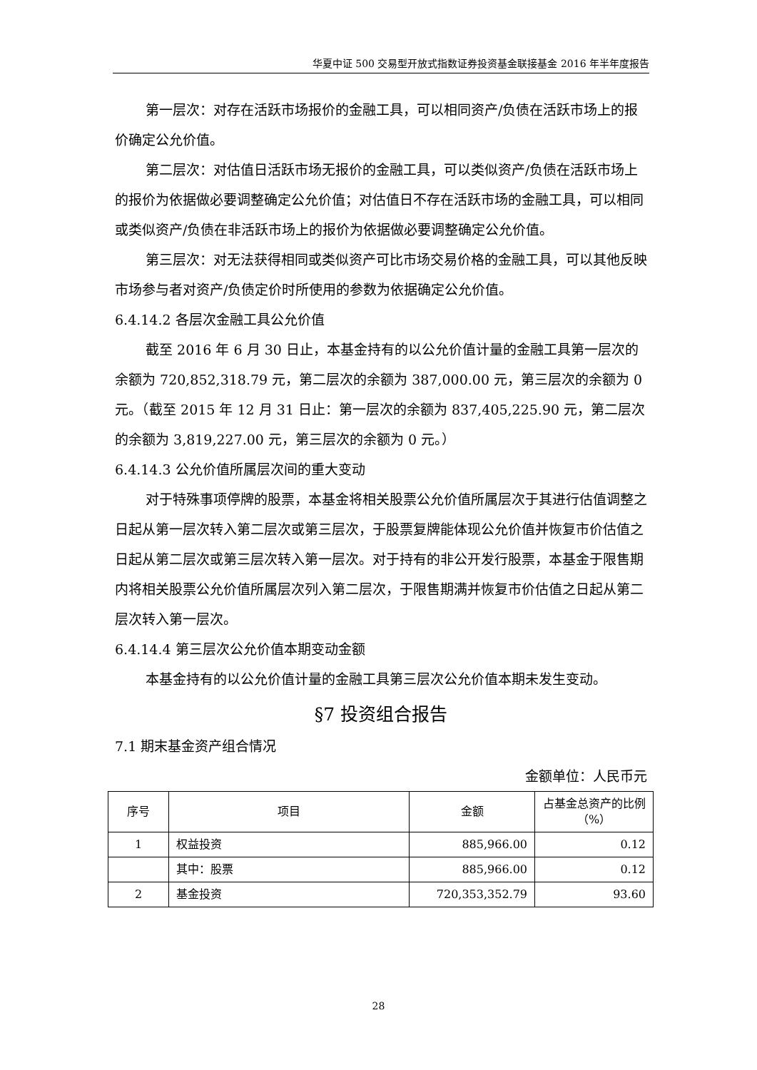华夏中证 500 交易型开放式指数证券投资基金联接基金 2016 年半年度报告
第一层次：对存在活跃市场报价的金融工具，可以相同资产/负债在活跃市场上的报价确定公允价值。
第二层次：对估值日活跃市场无报价的金融工具，可以类似资产/负债在活跃市场上的报价为依据做必要调整确定公允价值；对估值日不存在活跃市场的金融工具，可以相同或类似资产/负债在非活跃市场上的报价为依据做必要调整确定公允价值。
第三层次：对无法获得相同或类似资产可比市场交易价格的金融工具，可以其他反映市场参与者对资产/负债定价时所使用的参数为依据确定公允价值。
6.4.14.2 各层次金融工具公允价值
截至 2016 年 6 月 30 日止，本基金持有的以公允价值计量的金融工具第一层次的余额为 720,852,318.79 元，第二层次的余额为 387,000.00 元，第三层次的余额为 0 元。（截至 2015 年 12 月 31 日止：第一层次的余额为 837,405,225.90 元，第二层次的余额为 3,819,227.00 元，第三层次的余额为 0 元。）
6.4.14.3 公允价值所属层次间的重大变动
对于特殊事项停牌的股票，本基金将相关股票公允价值所属层次于其进行估值调整之日起从第一层次转入第二层次或第三层次，于股票复牌能体现公允价值并恢复市价估值之日起从第二层次或第三层次转入第一层次。对于持有的非公开发行股票，本基金于限售期内将相关股票公允价值所属层次列入第二层次，于限售期满并恢复市价估值之日起从第二层次转入第一层次。
6.4.14.4 第三层次公允价值本期变动金额
本基金持有的以公允价值计量的金融工具第三层次公允价值本期未发生变动。
§7 投资组合报告
7.1 期末基金资产组合情况
金额单位：人民币元
| 序号 | 项目 | 金额 | 占基金总资产的比例（%） |
| --- | --- | --- | --- |
| 1 | 权益投资 | 885,966.00 | 0.12 |
| | 其中：股票 | 885,966.00 | 0.12 |
| 2 | 基金投资 | 720,353,352.79 | 93.60 |
28